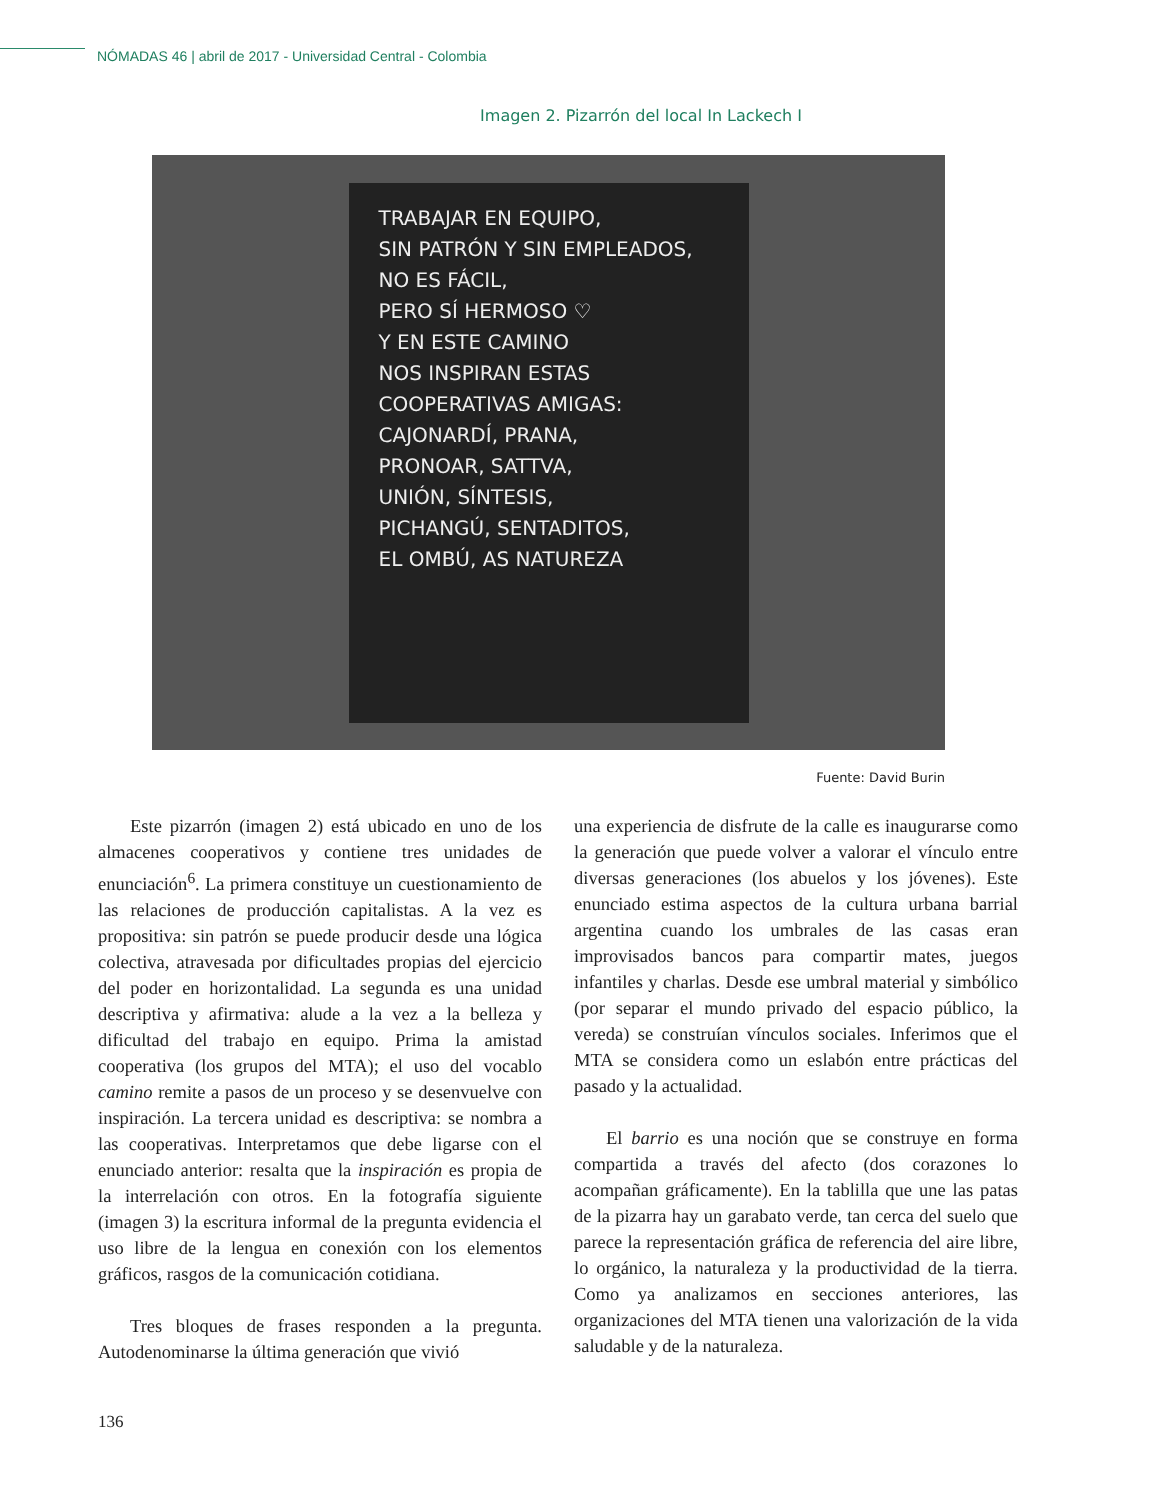NÓMADAS 46 | abril de 2017 - Universidad Central - Colombia
Imagen 2. Pizarrón del local In Lackech I
TRABAJAR EN EQUIPO,
SIN PATRÓN Y SIN EMPLEADOS,
NO ES FÁCIL,
PERO SÍ HERMOSO ♡
Y EN ESTE CAMINO
NOS INSPIRAN ESTAS
COOPERATIVAS AMIGAS:
CAJONARDÍ, PRANA,
PRONOAR, SATTVA,
UNIÓN, SÍNTESIS,
PICHANGÚ, SENTADITOS,
EL OMBÚ, AS NATUREZA
Fuente: David Burin
Este pizarrón (imagen 2) está ubicado en uno de los almacenes cooperativos y contiene tres unidades de enunciación<sup>6</sup>. La primera constituye un cuestionamiento de las relaciones de producción capitalistas. A la vez es propositiva: sin patrón se puede producir desde una lógica colectiva, atravesada por dificultades propias del ejercicio del poder en horizontalidad. La segunda es una unidad descriptiva y afirmativa: alude a la vez a la belleza y dificultad del trabajo en equipo. Prima la amistad cooperativa (los grupos del MTA); el uso del vocablo camino remite a pasos de un proceso y se desenvuelve con inspiración. La tercera unidad es descriptiva: se nombra a las cooperativas. Interpretamos que debe ligarse con el enunciado anterior: resalta que la inspiración es propia de la interrelación con otros. En la fotografía siguiente (imagen 3) la escritura informal de la pregunta evidencia el uso libre de la lengua en conexión con los elementos gráficos, rasgos de la comunicación cotidiana.
Tres bloques de frases responden a la pregunta. Autodenominarse la última generación que vivió
una experiencia de disfrute de la calle es inaugurarse como la generación que puede volver a valorar el vínculo entre diversas generaciones (los abuelos y los jóvenes). Este enunciado estima aspectos de la cultura urbana barrial argentina cuando los umbrales de las casas eran improvisados bancos para compartir mates, juegos infantiles y charlas. Desde ese umbral material y simbólico (por separar el mundo privado del espacio público, la vereda) se construían vínculos sociales. Inferimos que el MTA se considera como un eslabón entre prácticas del pasado y la actualidad.
El barrio es una noción que se construye en forma compartida a través del afecto (dos corazones lo acompañan gráficamente). En la tablilla que une las patas de la pizarra hay un garabato verde, tan cerca del suelo que parece la representación gráfica de referencia del aire libre, lo orgánico, la naturaleza y la productividad de la tierra. Como ya analizamos en secciones anteriores, las organizaciones del MTA tienen una valorización de la vida saludable y de la naturaleza.
136